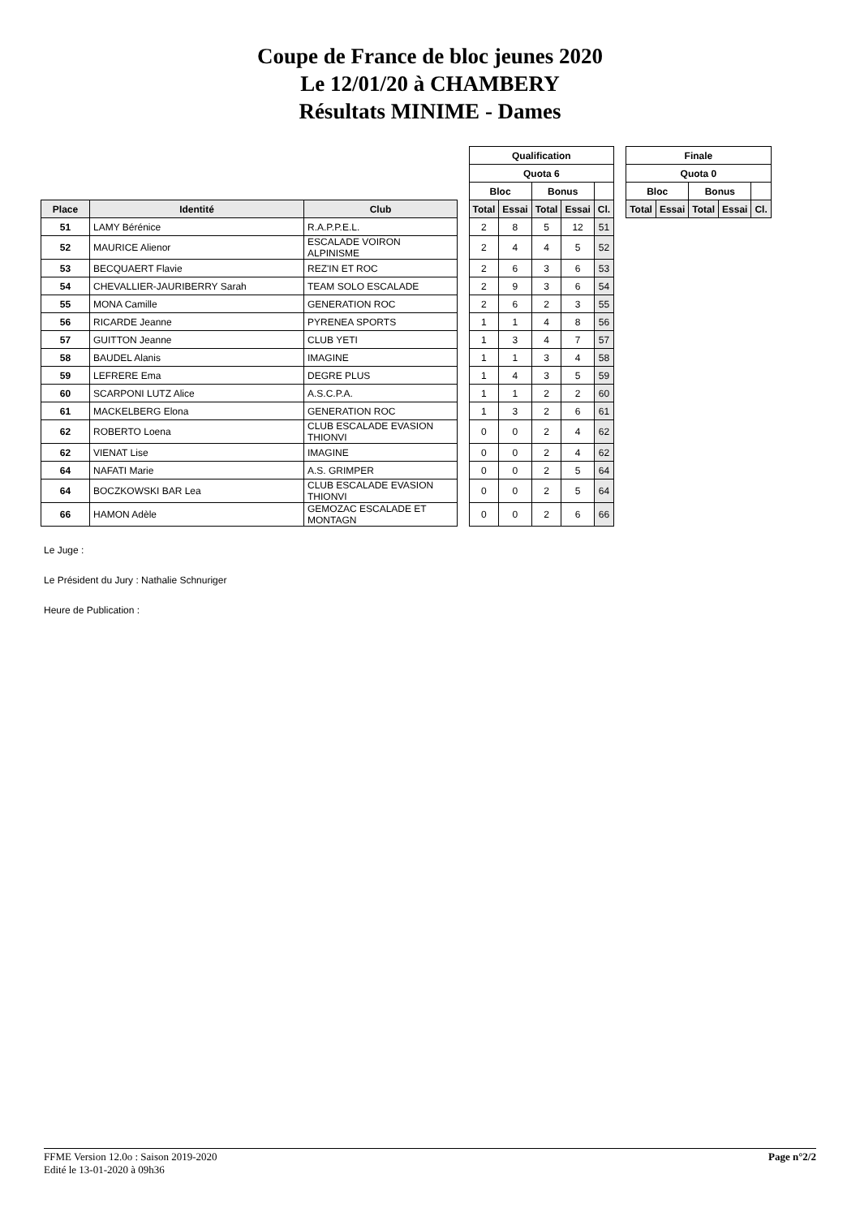Coupe de France de bloc jeunes 2020
Le 12/01/20 à CHAMBERY
Résultats MINIME - Dames
| | | | | Qualification | | | | |
| | | | | Quota 6 | | | | |
| | | | | Bloc | | Bonus | | |
| Place | Identité | Club | | Total | Essai | Total | Essai | Cl. |
| 51 | LAMY Bérénice | R.A.P.P.E.L. | | 2 | 8 | 5 | 12 | 51 |
| 52 | MAURICE Alienor | ESCALADE VOIRON ALPINISME | | 2 | 4 | 4 | 5 | 52 |
| 53 | BECQUAERT Flavie | REZ'IN ET ROC | | 2 | 6 | 3 | 6 | 53 |
| 54 | CHEVALLIER-JAURIBERRY Sarah | TEAM SOLO ESCALADE | | 2 | 9 | 3 | 6 | 54 |
| 55 | MONA Camille | GENERATION ROC | | 2 | 6 | 2 | 3 | 55 |
| 56 | RICARDE Jeanne | PYRENEA SPORTS | | 1 | 1 | 4 | 8 | 56 |
| 57 | GUITTON Jeanne | CLUB YETI | | 1 | 3 | 4 | 7 | 57 |
| 58 | BAUDEL Alanis | IMAGINE | | 1 | 1 | 3 | 4 | 58 |
| 59 | LEFRERE Ema | DEGRE PLUS | | 1 | 4 | 3 | 5 | 59 |
| 60 | SCARPONI LUTZ Alice | A.S.C.P.A. | | 1 | 1 | 2 | 2 | 60 |
| 61 | MACKELBERG Elona | GENERATION ROC | | 1 | 3 | 2 | 6 | 61 |
| 62 | ROBERTO Loena | CLUB ESCALADE EVASION THIONVI | | 0 | 0 | 2 | 4 | 62 |
| 62 | VIENAT Lise | IMAGINE | | 0 | 0 | 2 | 4 | 62 |
| 64 | NAFATI Marie | A.S. GRIMPER | | 0 | 0 | 2 | 5 | 64 |
| 64 | BOCZKOWSKI BAR Lea | CLUB ESCALADE EVASION THIONVI | | 0 | 0 | 2 | 5 | 64 |
| 66 | HAMON Adèle | GEMOZAC ESCALADE ET MONTAGN | | 0 | 0 | 2 | 6 | 66 |
| Finale | | | | |
| --- | --- | --- | --- | --- |
| Quota 0 | | | | |
| Bloc | | Bonus | | |
| Total | Essai | Total | Essai | Cl. |
Le Juge :
Le Président du Jury : Nathalie Schnuriger
Heure de Publication :
FFME Version 12.0o : Saison 2019-2020
Edité le 13-01-2020 à 09h36
Page n°2/2